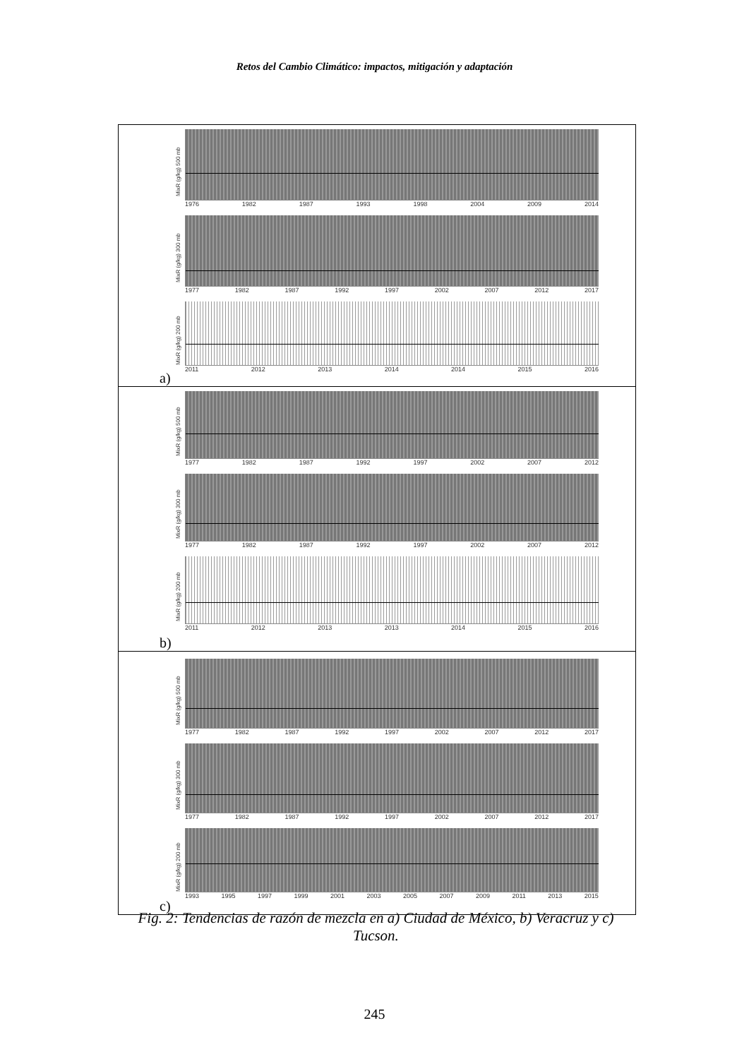Retos del Cambio Climático: impactos, mitigación y adaptación
MixR (g/kg) 500 mb
1976 1982 1987 1993 1998 2004 2009 2014
MixR (g/kg) 300 mb
1977 1982 1987 1992 1997 2002 2007 2012 2017
MixR (g/kg) 200 mb
2011 2012 2013 2014 2014 2015 2016
a)
MixR (g/kg) 500 mb
1977 1982 1987 1992 1997 2002 2007 2012
MixR (g/kg) 300 mb
1977 1982 1987 1992 1997 2002 2007 2012
MixR (g/kg) 200 mb
2011 2012 2013 2013 2014 2015 2016
b)
MixR (g/kg) 500 mb
1977 1982 1987 1992 1997 2002 2007 2012 2017
MixR (g/kg) 300 mb
1977 1982 1987 1992 1997 2002 2007 2012 2017
MixR (g/kg) 200 mb
1993 1995 1997 1999 2001 2003 2005 2007 2009 2011 2013 2015
c)
Fig. 2: Tendencias de razón de mezcla en a) Ciudad de México, b) Veracruz y c) Tucson.
245